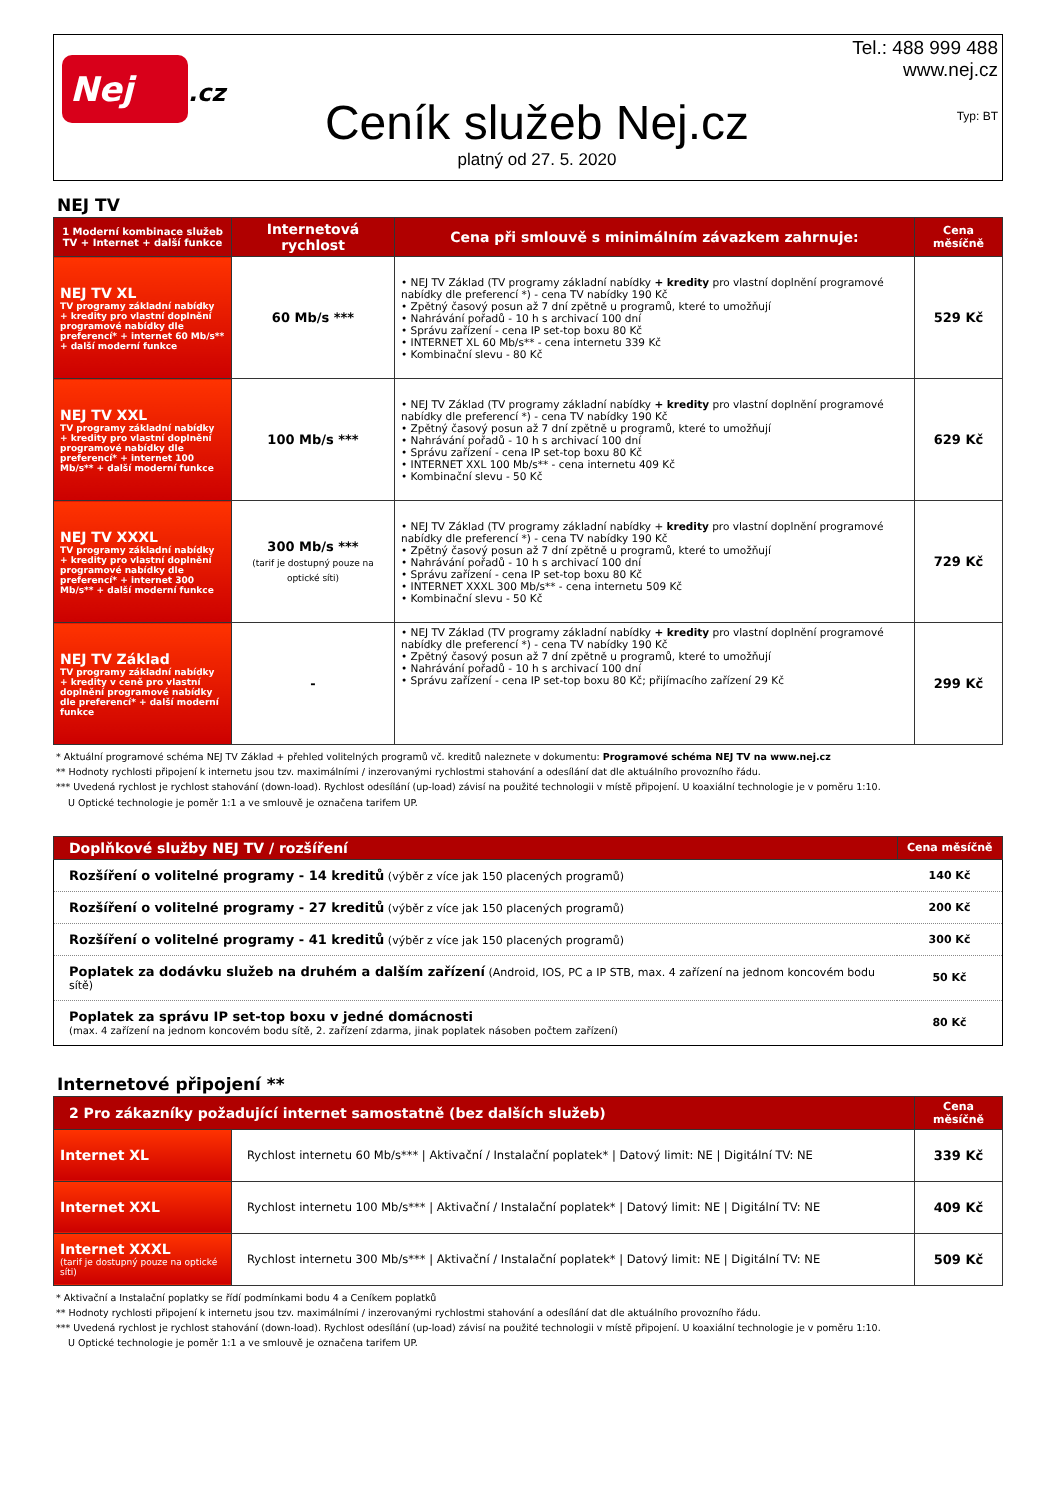Nej
.cz
Ceník služeb Nej.cz
platný od 27. 5. 2020
Tel.: 488 999 488
www.nej.cz
Typ: BT
NEJ TV
| 1 Moderní kombinace služeb TV + Internet + další funkce | Internetová rychlost | Cena při smlouvě s minimálním závazkem zahrnuje: | Cena měsíčně |
| --- | --- | --- | --- |
| NEJ TV XL TV programy základní nabídky + kredity pro vlastní doplnění programové nabídky dle preferencí* + internet 60 Mb/s** + další moderní funkce | 60 Mb/s *** | • NEJ TV Základ (TV programy základní nabídky + kredity pro vlastní doplnění programové nabídky dle preferencí *) - cena TV nabídky 190 Kč • Zpětný časový posun až 7 dní zpětně u programů, které to umožňují • Nahrávání pořadů - 10 h s archivací 100 dní • Správu zařízení - cena IP set-top boxu 80 Kč • INTERNET XL 60 Mb/s** - cena internetu 339 Kč • Kombinační slevu - 80 Kč | 529 Kč |
| NEJ TV XXL TV programy základní nabídky + kredity pro vlastní doplnění programové nabídky dle preferencí* + internet 100 Mb/s** + další moderní funkce | 100 Mb/s *** | • NEJ TV Základ (TV programy základní nabídky + kredity pro vlastní doplnění programové nabídky dle preferencí *) - cena TV nabídky 190 Kč • Zpětný časový posun až 7 dní zpětně u programů, které to umožňují • Nahrávání pořadů - 10 h s archivací 100 dní • Správu zařízení - cena IP set-top boxu 80 Kč • INTERNET XXL 100 Mb/s** - cena internetu 409 Kč • Kombinační slevu - 50 Kč | 629 Kč |
| NEJ TV XXXL TV programy základní nabídky + kredity pro vlastní doplnění programové nabídky dle preferencí* + internet 300 Mb/s** + další moderní funkce | 300 Mb/s *** (tarif je dostupný pouze na optické síti) | • NEJ TV Základ (TV programy základní nabídky + kredity pro vlastní doplnění programové nabídky dle preferencí *) - cena TV nabídky 190 Kč • Zpětný časový posun až 7 dní zpětně u programů, které to umožňují • Nahrávání pořadů - 10 h s archivací 100 dní • Správu zařízení - cena IP set-top boxu 80 Kč • INTERNET XXXL 300 Mb/s** - cena internetu 509 Kč • Kombinační slevu - 50 Kč | 729 Kč |
| NEJ TV Základ TV programy základní nabídky + kredity v ceně pro vlastní doplnění programové nabídky dle preferencí* + další moderní funkce | - | • NEJ TV Základ (TV programy základní nabídky + kredity pro vlastní doplnění programové nabídky dle preferencí *) - cena TV nabídky 190 Kč • Zpětný časový posun až 7 dní zpětně u programů, které to umožňují • Nahrávání pořadů - 10 h s archivací 100 dní • Správu zařízení - cena IP set-top boxu 80 Kč; přijímacího zařízení 29 Kč | 299 Kč |
* Aktuální programové schéma NEJ TV Základ + přehled volitelných programů vč. kreditů naleznete v dokumentu: Programové schéma NEJ TV na www.nej.cz
** Hodnoty rychlosti připojení k internetu jsou tzv. maximálními / inzerovanými rychlostmi stahování a odesílání dat dle aktuálního provozního řádu.
*** Uvedená rychlost je rychlost stahování (down-load). Rychlost odesílání (up-load) závisí na použité technologii v místě připojení. U koaxiální technologie je v poměru 1:10.
U Optické technologie je poměr 1:1 a ve smlouvě je označena tarifem UP.
| Doplňkové služby NEJ TV / rozšíření | Cena měsíčně |
| --- | --- |
| Rozšíření o volitelné programy - 14 kreditů (výběr z více jak 150 placených programů) | 140 Kč |
| Rozšíření o volitelné programy - 27 kreditů (výběr z více jak 150 placených programů) | 200 Kč |
| Rozšíření o volitelné programy - 41 kreditů (výběr z více jak 150 placených programů) | 300 Kč |
| Poplatek za dodávku služeb na druhém a dalším zařízení (Android, IOS, PC a IP STB, max. 4 zařízení na jednom koncovém bodu sítě) | 50 Kč |
| Poplatek za správu IP set-top boxu v jedné domácnosti (max. 4 zařízení na jednom koncovém bodu sítě, 2. zařízení zdarma, jinak poplatek násoben počtem zařízení) | 80 Kč |
Internetové připojení **
| 2 Pro zákazníky požadující internet samostatně (bez dalších služeb) | | Cena měsíčně |
| --- | --- | --- |
| Internet XL | Rychlost internetu 60 Mb/s*** / Aktivační / Instalační poplatek* / Datový limit: NE / Digitální TV: NE | 339 Kč |
| Internet XXL | Rychlost internetu 100 Mb/s*** / Aktivační / Instalační poplatek* / Datový limit: NE / Digitální TV: NE | 409 Kč |
| Internet XXXL (tarif je dostupný pouze na optické síti) | Rychlost internetu 300 Mb/s*** / Aktivační / Instalační poplatek* / Datový limit: NE / Digitální TV: NE | 509 Kč |
* Aktivační a Instalační poplatky se řídí podmínkami bodu 4 a Ceníkem poplatků
** Hodnoty rychlosti připojení k internetu jsou tzv. maximálními / inzerovanými rychlostmi stahování a odesílání dat dle aktuálního provozního řádu.
*** Uvedená rychlost je rychlost stahování (down-load). Rychlost odesílání (up-load) závisí na použité technologii v místě připojení. U koaxiální technologie je v poměru 1:10.
U Optické technologie je poměr 1:1 a ve smlouvě je označena tarifem UP.